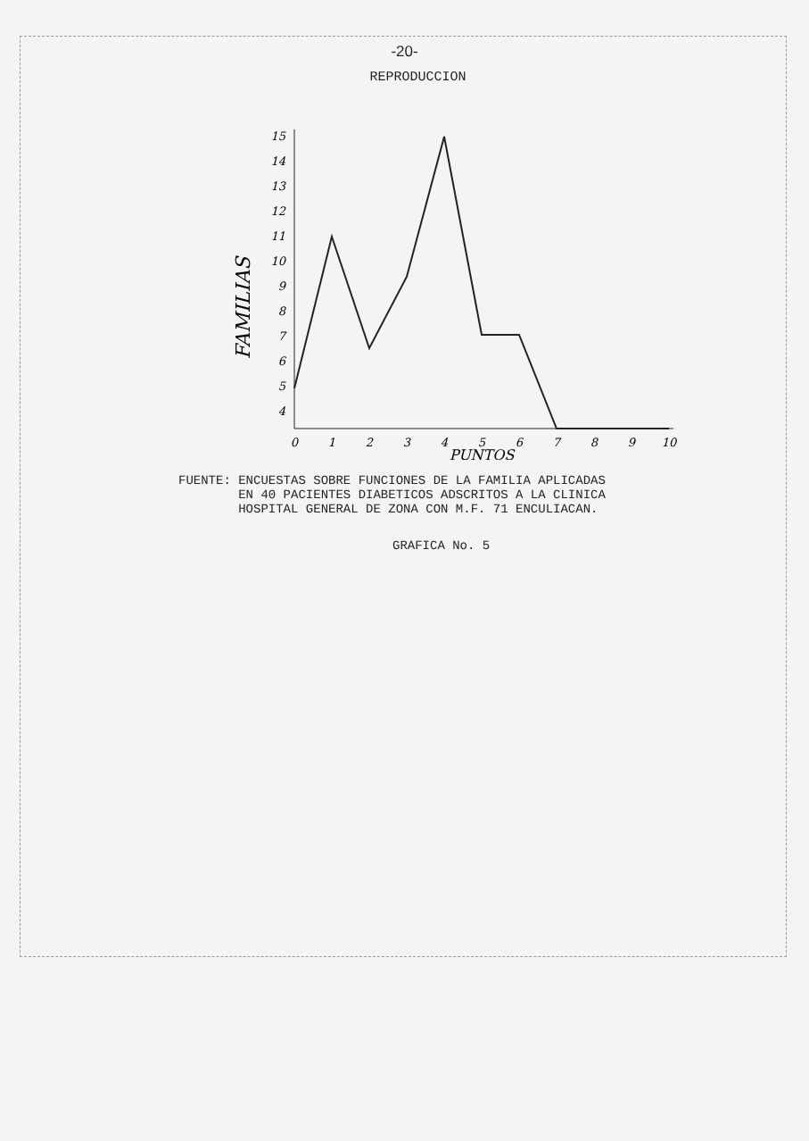-20-
REPRODUCCION
15
14
13
12
11
10
9
8
7
6
5
4
0
1
2
3
4
5
6
7
8
9
10
PUNTOS
FAMILIAS
FUENTE: ENCUESTAS SOBRE FUNCIONES DE LA FAMILIA APLICADAS
EN 40 PACIENTES DIABETICOS ADSCRITOS A LA CLINICA
HOSPITAL GENERAL DE ZONA CON M.F. 71 ENCULIACAN.
GRAFICA No. 5